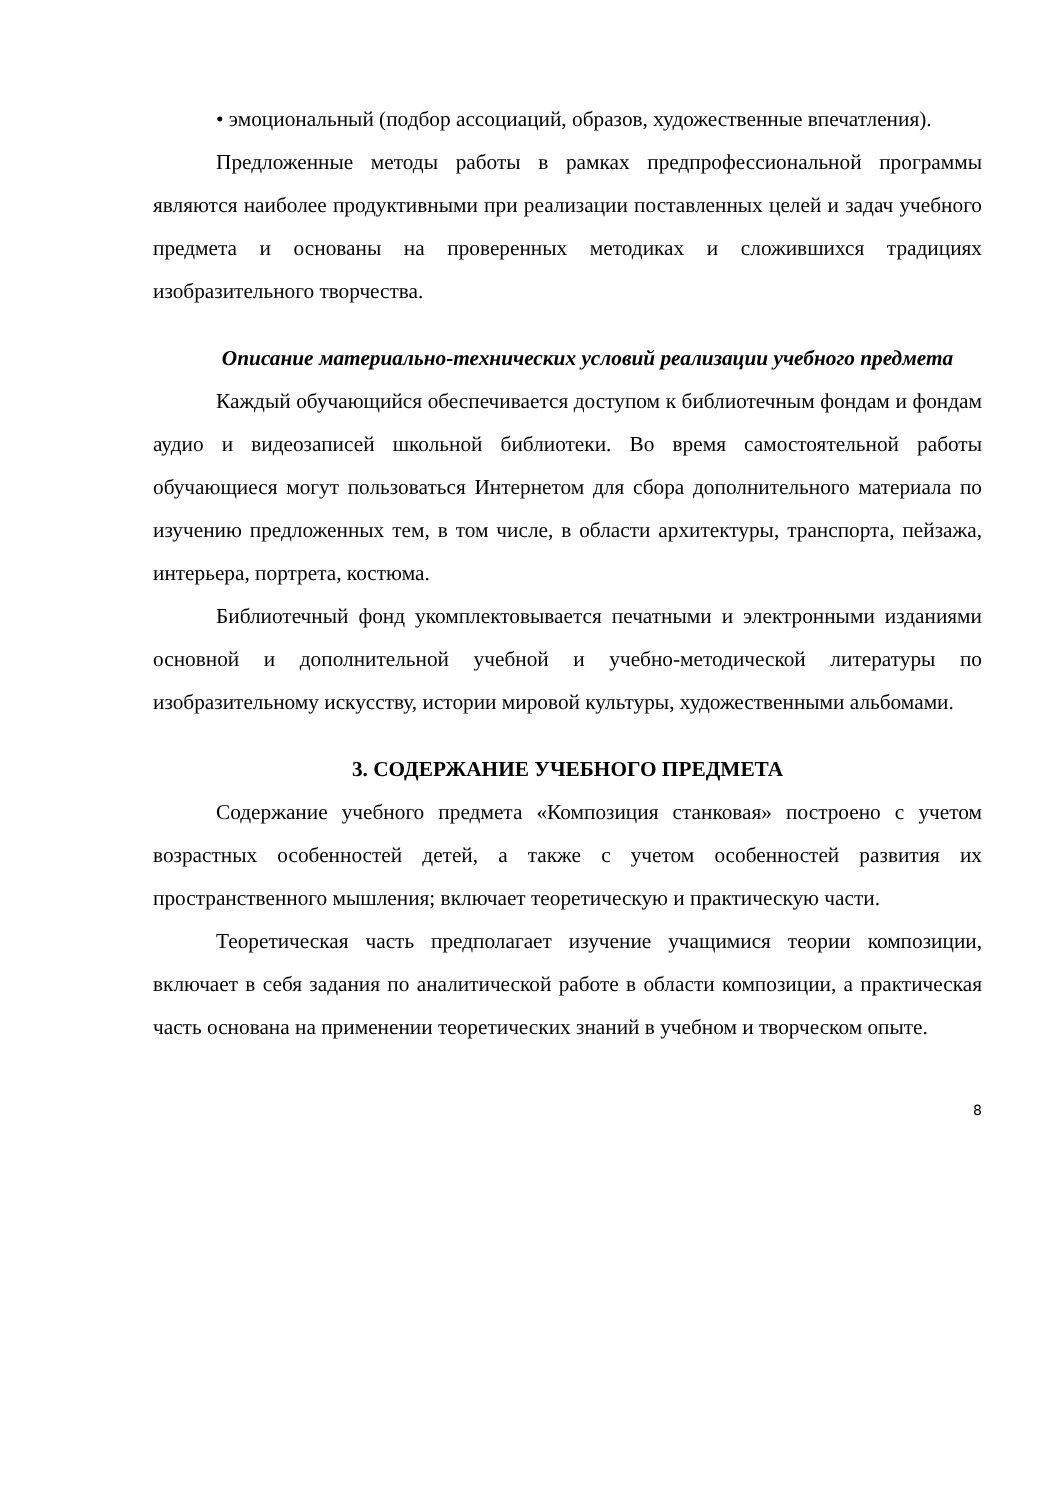• эмоциональный (подбор ассоциаций, образов, художественные впечатления).
Предложенные методы работы в рамках предпрофессиональной программы являются наиболее продуктивными при реализации поставленных целей и задач учебного предмета и основаны на проверенных методиках и сложившихся традициях изобразительного творчества.
Описание материально-технических условий реализации учебного предмета
Каждый обучающийся обеспечивается доступом к библиотечным фондам и фондам аудио и видеозаписей школьной библиотеки. Во время самостоятельной работы обучающиеся могут пользоваться Интернетом для сбора дополнительного материала по изучению предложенных тем, в том числе, в области архитектуры, транспорта, пейзажа, интерьера, портрета, костюма.
Библиотечный фонд укомплектовывается печатными и электронными изданиями основной и дополнительной учебной и учебно-методической литературы по изобразительному искусству, истории мировой культуры, художественными альбомами.
3. СОДЕРЖАНИЕ УЧЕБНОГО ПРЕДМЕТА
Содержание учебного предмета «Композиция станковая» построено с учетом возрастных особенностей детей, а также с учетом особенностей развития их пространственного мышления; включает теоретическую и практическую части.
Теоретическая часть предполагает изучение учащимися теории композиции, включает в себя задания по аналитической работе в области композиции, а практическая часть основана на применении теоретических знаний в учебном и творческом опыте.
8